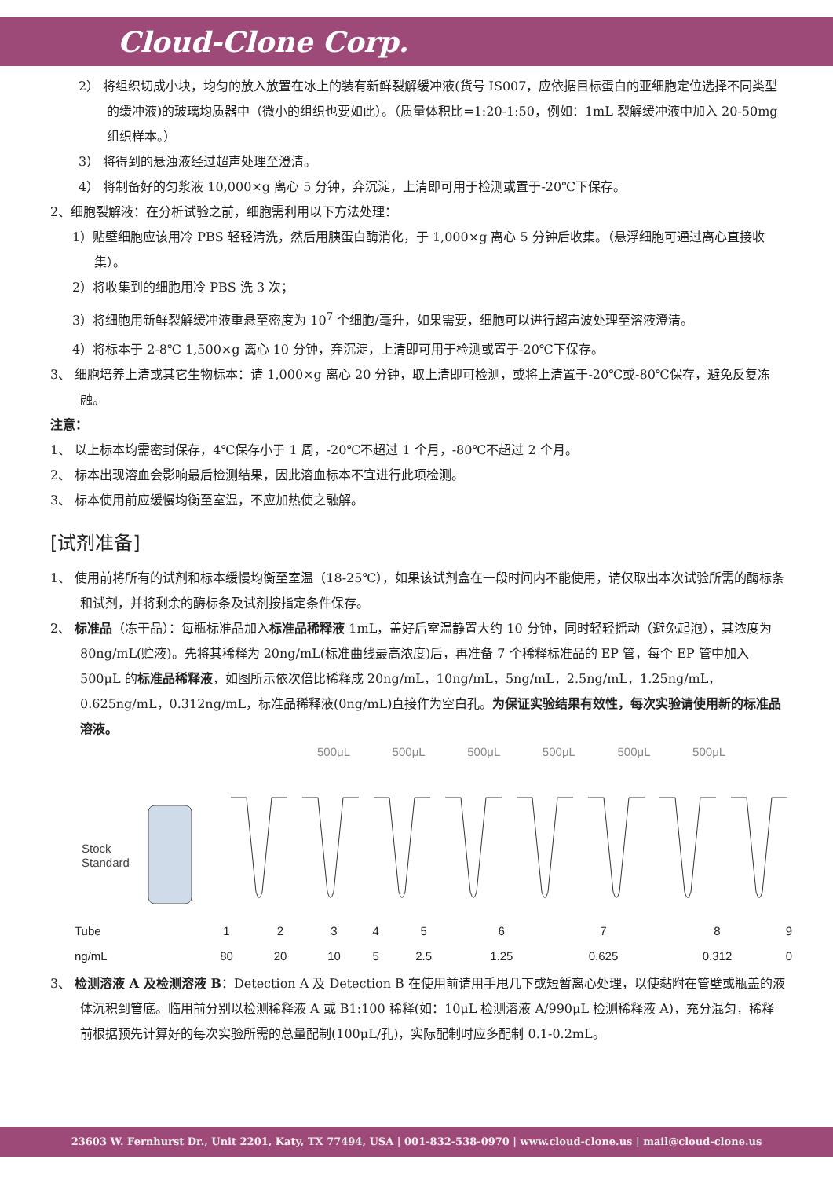Cloud-Clone Corp.
2） 将组织切成小块，均匀的放入放置在冰上的装有新鲜裂解缓冲液(货号 IS007，应依据目标蛋白的亚细胞定位选择不同类型的缓冲液)的玻璃均质器中（微小的组织也要如此）。（质量体积比=1:20-1:50，例如：1mL 裂解缓冲液中加入 20-50mg 组织样本。）
3） 将得到的悬浊液经过超声处理至澄清。
4） 将制备好的匀浆液 10,000×g 离心 5 分钟，弃沉淀，上清即可用于检测或置于-20℃下保存。
2、细胞裂解液：在分析试验之前，细胞需利用以下方法处理：
1）贴壁细胞应该用冷 PBS 轻轻清洗，然后用胰蛋白酶消化，于 1,000×g 离心 5 分钟后收集。（悬浮细胞可通过离心直接收集）。
2）将收集到的细胞用冷 PBS 洗 3 次；
3）将细胞用新鲜裂解缓冲液重悬至密度为 10<sup>7</sup> 个细胞/毫升，如果需要，细胞可以进行超声波处理至溶液澄清。
4）将标本于 2-8℃ 1,500×g 离心 10 分钟，弃沉淀，上清即可用于检测或置于-20℃下保存。
3、 细胞培养上清或其它生物标本：请 1,000×g 离心 20 分钟，取上清即可检测，或将上清置于-20℃或-80℃保存，避免反复冻融。
注意：
1、 以上标本均需密封保存，4℃保存小于 1 周，-20℃不超过 1 个月，-80℃不超过 2 个月。
2、 标本出现溶血会影响最后检测结果，因此溶血标本不宜进行此项检测。
3、 标本使用前应缓慢均衡至室温，不应加热使之融解。
[试剂准备]
1、 使用前将所有的试剂和标本缓慢均衡至室温（18-25℃），如果该试剂盒在一段时间内不能使用，请仅取出本次试验所需的酶标条和试剂，并将剩余的酶标条及试剂按指定条件保存。
2、 标准品（冻干品）：每瓶标准品加入标准品稀释液 1mL，盖好后室温静置大约 10 分钟，同时轻轻摇动（避免起泡），其浓度为 80ng/mL(贮液)。先将其稀释为 20ng/mL(标准曲线最高浓度)后，再准备 7 个稀释标准品的 EP 管，每个 EP 管中加入 500μL 的标准品稀释液，如图所示依次倍比稀释成 20ng/mL，10ng/mL，5ng/mL，2.5ng/mL，1.25ng/mL，0.625ng/mL，0.312ng/mL，标准品稀释液(0ng/mL)直接作为空白孔。为保证实验结果有效性，每次实验请使用新的标准品溶液。
500μL 500μL 500μL 500μL 500μL 500μL
Stock
Standard
| Tube | 1 | 2 | 3 | 4 | 5 | 6 | 7 | 8 | 9 |
| ng/mL | 80 | 20 | 10 | 5 | 2.5 | 1.25 | 0.625 | 0.312 | 0 |
3、 检测溶液 A 及检测溶液 B：Detection A 及 Detection B 在使用前请用手甩几下或短暂离心处理，以使黏附在管壁或瓶盖的液体沉积到管底。临用前分别以检测稀释液 A 或 B1:100 稀释(如：10μL 检测溶液 A/990μL 检测稀释液 A)，充分混匀，稀释前根据预先计算好的每次实验所需的总量配制(100μL/孔)，实际配制时应多配制 0.1-0.2mL。
23603 W. Fernhurst Dr., Unit 2201, Katy, TX 77494, USA | 001-832-538-0970 | www.cloud-clone.us | mail@cloud-clone.us